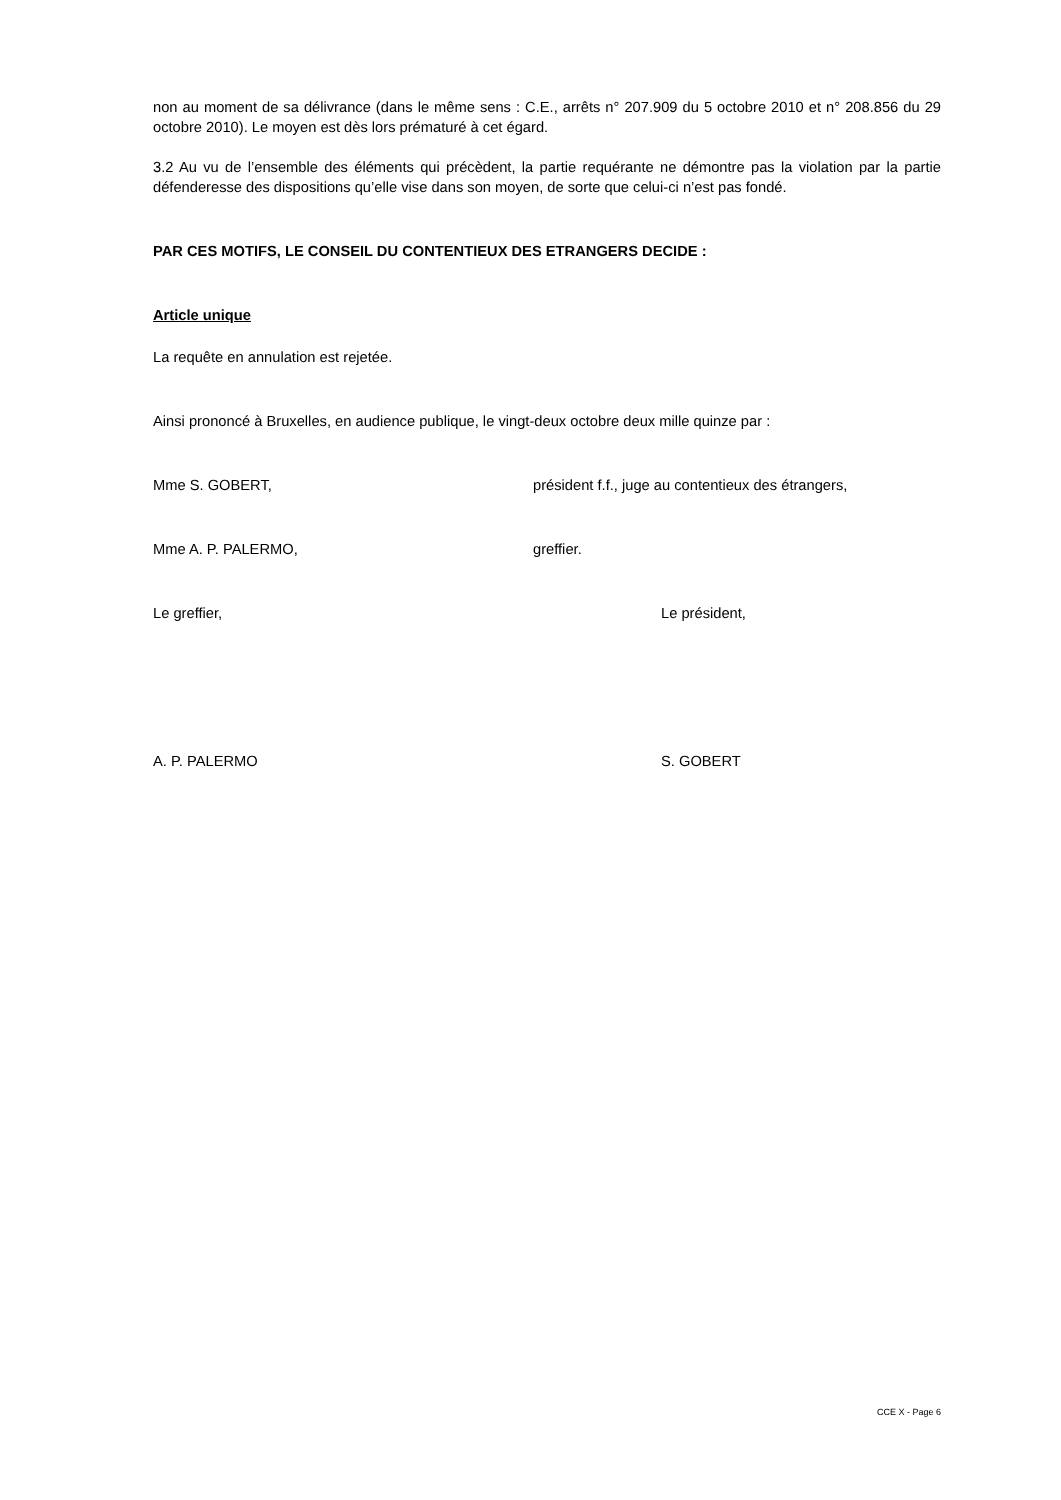non au moment de sa délivrance (dans le même sens : C.E., arrêts n° 207.909 du 5 octobre 2010 et n° 208.856 du 29 octobre 2010). Le moyen est dès lors prématuré à cet égard.
3.2 Au vu de l’ensemble des éléments qui précèdent, la partie requérante ne démontre pas la violation par la partie défenderesse des dispositions qu’elle vise dans son moyen, de sorte que celui-ci n’est pas fondé.
PAR CES MOTIFS, LE CONSEIL DU CONTENTIEUX DES ETRANGERS DECIDE :
Article unique
La requête en annulation est rejetée.
Ainsi prononcé à Bruxelles, en audience publique, le vingt-deux octobre deux mille quinze par :
Mme S. GOBERT, président f.f., juge au contentieux des étrangers,
Mme A. P. PALERMO, greffier.
Le greffier, Le président,
A. P. PALERMO S. GOBERT
CCE X - Page 6